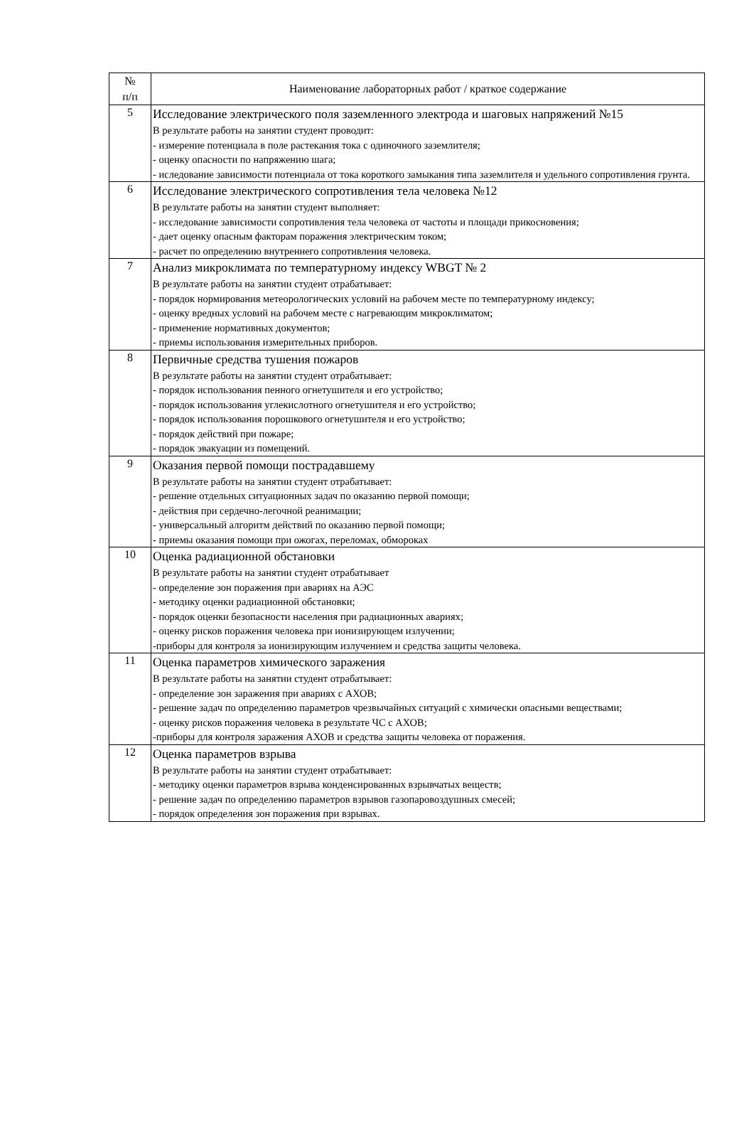| № п/п | Наименование лабораторных работ / краткое содержание |
| --- | --- |
| 5 | Исследование электрического поля заземленного электрода и шаговых напряжений №15 В результате работы на занятии студент проводит: - измерение потенциала в поле растекания тока с одиночного заземлителя; - оценку опасности по напряжению шага; - иследование зависимости потенциала от тока короткого замыкания типа заземлителя и удельного сопротивления грунта. |
| 6 | Исследование электрического сопротивления тела человека №12 В результате работы на занятии студент выполняет: - исследование зависимости сопротивления тела человека от частоты и площади прикосновения; - дает оценку опасным факторам поражения электрическим током; - расчет по определению внутреннего сопротивления человека. |
| 7 | Анализ микроклимата по температурному индексу WBGT № 2 В результате работы на занятии студент отрабатывает: - порядок нормирования метеорологических условий на рабочем месте по температурному индексу; - оценку вредных условий на рабочем месте с нагревающим микроклиматом; - применение нормативных документов; - приемы использования измерительных приборов. |
| 8 | Первичные средства тушения пожаров В результате работы на занятии студент отрабатывает: - порядок использования пенного огнетушителя и его устройство; - порядок использования углекислотного огнетушителя и его устройство; - порядок использования порошкового огнетушителя и его устройство; - порядок действий при пожаре; - порядок эвакуации из помещений. |
| 9 | Оказания первой помощи пострадавшему В результате работы на занятии студент отрабатывает: - решение отдельных ситуационных задач по оказанию первой помощи; - действия при сердечно-легочной реанимации; - универсальный алгоритм действий по оказанию первой помощи; - приемы оказания помощи при ожогах, переломах, обмороках |
| 10 | Оценка радиационной обстановки В результате работы на занятии студент отрабатывает - определение зон поражения при авариях на АЭС - методику оценки радиационной обстановки; - порядок оценки безопасности населения при радиационных авариях; - оценку рисков поражения человека при ионизирующем излучении; -приборы для контроля за ионизирующим излучением и средства защиты человека. |
| 11 | Оценка параметров химического заражения В результате работы на занятии студент отрабатывает: - определение зон заражения при авариях с АХОВ; - решение задач по определению параметров чрезвычайных ситуаций с химически опасными веществами; - оценку рисков поражения человека в результате ЧС с АХОВ; -приборы для контроля заражения АХОВ и средства защиты человека от поражения. |
| 12 | Оценка параметров взрыва В результате работы на занятии студент отрабатывает: - методику оценки параметров взрыва конденсированных взрывчатых веществ; - решение задач по определению параметров взрывов газопаровоздушных смесей; - порядок определения зон поражения при взрывах. |